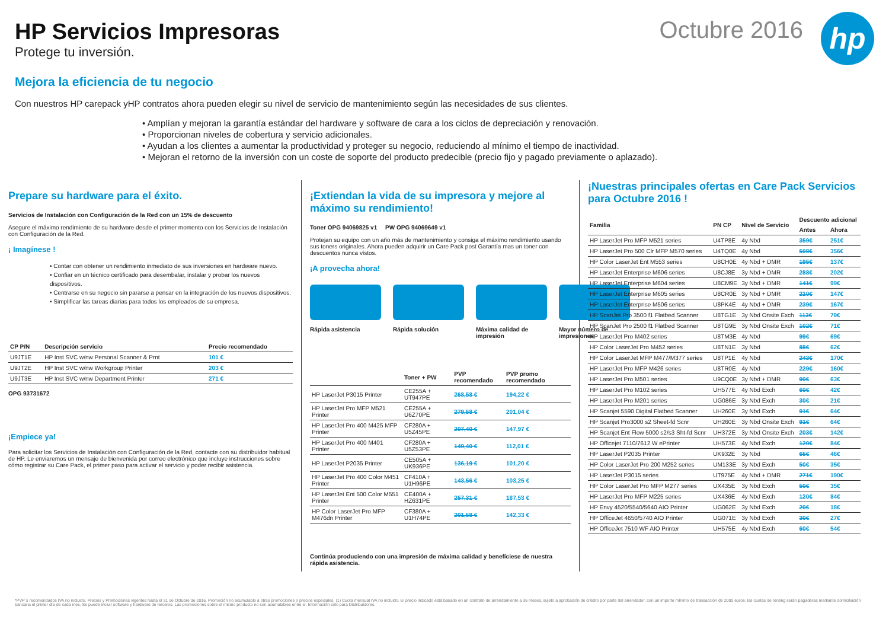HP Servicios Impresoras
Protege tu inversión.
Octubre 2016
hp
Mejora la eficiencia de tu negocio
Con nuestros HP carepack yHP contratos ahora pueden elegir su nivel de servicio de mantenimiento según las necesidades de sus clientes.
• Amplían y mejoran la garantía estándar del hardware y software de cara a los ciclos de depreciación y renovación.
• Proporcionan niveles de cobertura y servicio adicionales.
• Ayudan a los clientes a aumentar la productividad y proteger su negocio, reduciendo al mínimo el tiempo de inactividad.
• Mejoran el retorno de la inversión con un coste de soporte del producto predecible (precio fijo y pagado previamente o aplazado).
Prepare su hardware para el éxito.
Servicios de Instalación con Configuración de la Red con un 15% de descuento
Asegure el máximo rendimiento de su hardware desde el primer momento con los Servicios de Instalación con Configuración de la Red.
¡ Imagínese !
• Contar con obtener un rendimiento inmediato de sus inversiones en hardware nuevo.
• Confiar en un técnico certificado para desembalar, instalar y probar los nuevos dispositivos.
• Centrarse en su negocio sin pararse a pensar en la integración de los nuevos dispositivos.
• Simplificar las tareas diarias para todos los empleados de su empresa.
| CP P/N | Descripción servicio | Precio recomendado |
| --- | --- | --- |
| U9JT1E | HP Inst SVC w/nw Personal Scanner & Prnt | 101 € |
| U9JT2E | HP Inst SVC w/nw Workgroup Printer | 203 € |
| U9JT3E | HP Inst SVC w/nw Department Printer | 271 € |
OPG 93731672
¡Empiece ya!
Para solicitar los Servicios de Instalación con Configuración de la Red, contacte con su distribuidor habitual de HP. Le enviaremos un mensaje de bienvenida por correo electrónico que incluye instrucciones sobre cómo registrar su Care Pack, el primer paso para activar el servicio y poder recibir asistencia.
¡Extiendan la vida de su impresora y mejore al máximo su rendimiento!
Toner OPG 94069825 v1 PW OPG 94069649 v1
Protejan su equipo con un año más de mantenimiento y consiga el máximo rendimiento usando sus toners originales. Ahora pueden adquirir un Care Pack post Garantía mas un toner con descuentos nunca vistos.
¡A provecha ahora!
Rápida asistencia Rápida solución Máxima calidad de impresión
Mayor número de impresiones
| | Toner + PW | PVP recomendado | PVP promo recomendado |
| --- | --- | --- | --- |
| HP LaserJet P3015 Printer | CE255A + UT947PE | 268,58 € | 194,22 € |
| HP LaserJet Pro MFP M521 Printer | CE255A + U6Z70PE | 279,58 € | 201,04 € |
| HP LaserJet Pro 400 M425 MFP Printer | CF280A + U5Z45PE | 207,40 € | 147,97 € |
| HP LaserJet Pro 400 M401 Printer | CF280A + U5Z53PE | 149,40 € | 112,01 € |
| HP LaserJet P2035 Printer | CE505A + UK936PE | 136,19 € | 101,20 € |
| HP LaserJet Pro 400 Color M451 Printer | CF410A + U1H96PE | 143,56 € | 103,25 € |
| HP LaserJet Ent 500 Color M551 Printer | CE400A + HZ631PE | 257,31 € | 187,53 € |
| HP Color LaserJet Pro MFP M476dn Printer | CF380A + U1H74PE | 201,58 € | 142,33 € |
Continúa produciendo con una impresión de máxima calidad y benefíciese de nuestra rápida asistencia.
¡Nuestras principales ofertas en Care Pack Servicios para Octubre 2016 !
| Familia | PN CP | Nivel de Servicio | Descuento adicional | |
| --- | --- | --- | --- | --- |
| | | | Antes | Ahora |
| HP LaserJet Pro MFP M521 series | U4TP8E | 4y Nbd | 359€ | 251€ |
| HP LaserJet Pro 500 Clr MFP M570 series | U4TQ0E | 4y Nbd | 508€ | 356€ |
| HP Color LaserJet Ent M553 series | U8CH0E | 4y Nbd + DMR | 195€ | 137€ |
| HP LaserJet Enterprise M606 series | U8CJ8E | 3y Nbd + DMR | 288€ | 202€ |
| HP LaserJet Enterprise M604 series | U8CM9E | 3y Nbd + DMR | 141€ | 99€ |
| HP LaserJet Enterprise M605 series | U8CR0E | 3y Nbd + DMR | 210€ | 147€ |
| HP LaserJet Enterprise M506 series | U8PK4E | 4y Nbd + DMR | 239€ | 167€ |
| HP ScanJet Pro 3500 f1 Flatbed Scanner | U8TG1E | 3y Nbd Onsite Exch | 113€ | 79€ |
| HP ScanJet Pro 2500 f1 Flatbed Scanner | U8TG9E | 3y Nbd Onsite Exch | 102€ | 71€ |
| HP LaserJet Pro M402 series | U8TM3E | 4y Nbd | 99€ | 69€ |
| HP Color LaserJet Pro M452 series | U8TN1E | 3y Nbd | 88€ | 62€ |
| HP Color LaserJet MFP M477/M377 series | U8TP1E | 4y Nbd | 243€ | 170€ |
| HP LaserJet Pro MFP M426 series | U8TR0E | 4y Nbd | 229€ | 160€ |
| HP LaserJet Pro M501 series | U9CQ0E | 3y Nbd + DMR | 90€ | 63€ |
| HP LaserJet Pro M102 series | UH577E | 4y Nbd Exch | 60€ | 42€ |
| HP LaserJet Pro M201 series | UG086E | 3y Nbd Exch | 30€ | 21€ |
| HP Scanjet 5590 Digital Flatbed Scanner | UH260E | 3y Nbd Exch | 91€ | 64€ |
| HP Scanjet Pro3000 s2 Sheet-fd Scnr | UH260E | 3y Nbd Onsite Exch | 91€ | 64€ |
| HP Scanjet Ent Flow 5000 s2/s3 Sht-fd Scnr | UH372E | 3y Nbd Onsite Exch | 203€ | 142€ |
| HP Officejet 7110/7612 W ePrinter | UH573E | 4y Nbd Exch | 120€ | 84€ |
| HP LaserJet P2035 Printer | UK932E | 3y Nbd | 65€ | 46€ |
| HP Color LaserJet Pro 200 M252 series | UM133E | 3y Nbd Exch | 50€ | 35€ |
| HP LaserJet P3015 series | UT975E | 4y Nbd + DMR | 271€ | 190€ |
| HP Color LaserJet Pro MFP M277 series | UX435E | 3y Nbd Exch | 50€ | 35€ |
| HP LaserJet Pro MFP M225 series | UX436E | 4y Nbd Exch | 120€ | 84€ |
| HP Envy 4520/5540/5640 AIO Printer | UG062E | 3y Nbd Exch | 20€ | 18€ |
| HP OfficeJet 4650/5740 AIO Printer | UG071E | 3y Nbd Exch | 30€ | 27€ |
| HP OfficeJet 7510 WF AIO Printer | UH575E | 4y Nbd Exch | 60€ | 54€ |
*PVP´s recomendados IVA no incluido. Precios y Promociones vigentes hasta el 31 de Octubre de 2016. Promoción no acumulable a otras promociones o precios especiales. (1) Cuota mensual IVA no incluido. El precio indicado está basado en un contrato de arrendamiento a 36 meses, sujeto a aprobación de crédito por parte del arrendador, con un importe mínimo de transacción de 2000 euros. las cuotas de renting serán pagaderas mediante domiciliación bancaria el primer día de cada mes. Se puede incluir software y hardware de terceros. Las promociones sobre el mismo producto no son acumulables entre si. Información sólo para Distribuidores.